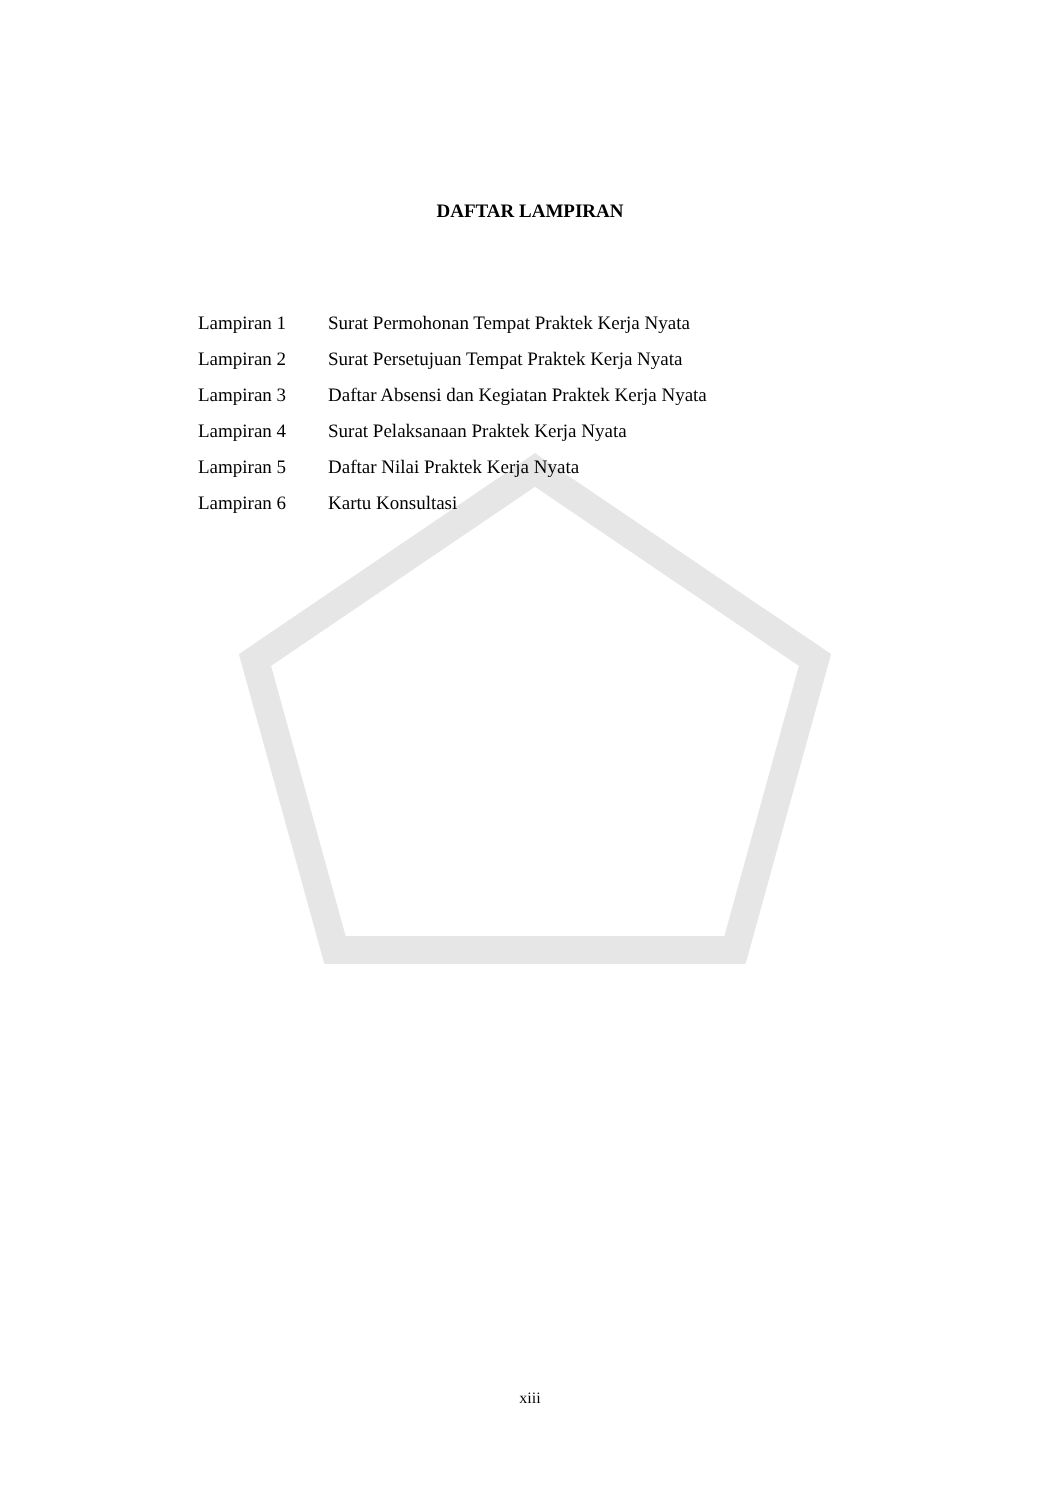DAFTAR LAMPIRAN
| Lampiran 1 | Surat Permohonan Tempat Praktek Kerja Nyata |
| Lampiran 2 | Surat Persetujuan Tempat Praktek Kerja Nyata |
| Lampiran 3 | Daftar Absensi dan Kegiatan Praktek Kerja Nyata |
| Lampiran 4 | Surat Pelaksanaan Praktek Kerja Nyata |
| Lampiran 5 | Daftar Nilai Praktek Kerja Nyata |
| Lampiran 6 | Kartu Konsultasi |
xiii